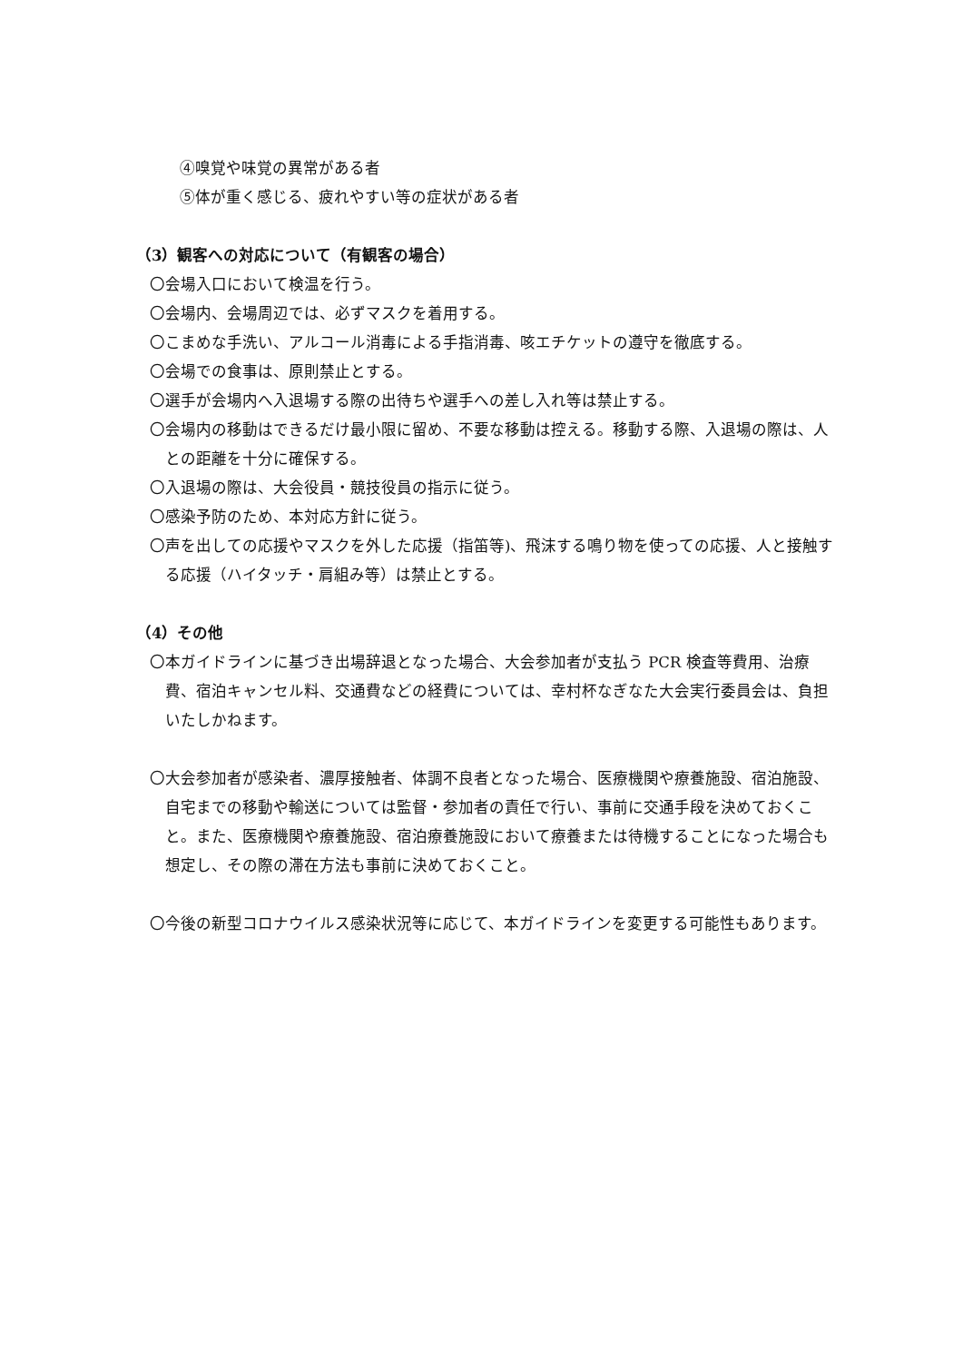④嗅覚や味覚の異常がある者
⑤体が重く感じる、疲れやすい等の症状がある者
（3）観客への対応について（有観客の場合）
〇会場入口において検温を行う。
〇会場内、会場周辺では、必ずマスクを着用する。
〇こまめな手洗い、アルコール消毒による手指消毒、咳エチケットの遵守を徹底する。
〇会場での食事は、原則禁止とする。
〇選手が会場内へ入退場する際の出待ちや選手への差し入れ等は禁止する。
〇会場内の移動はできるだけ最小限に留め、不要な移動は控える。移動する際、入退場の際は、人との距離を十分に確保する。
〇入退場の際は、大会役員・競技役員の指示に従う。
〇感染予防のため、本対応方針に従う。
〇声を出しての応援やマスクを外した応援（指笛等)、飛沫する鳴り物を使っての応援、人と接触する応援（ハイタッチ・肩組み等）は禁止とする。
（4）その他
〇本ガイドラインに基づき出場辞退となった場合、大会参加者が支払う PCR 検査等費用、治療費、宿泊キャンセル料、交通費などの経費については、幸村杯なぎなた大会実行委員会は、負担いたしかねます。
〇大会参加者が感染者、濃厚接触者、体調不良者となった場合、医療機関や療養施設、宿泊施設、自宅までの移動や輸送については監督・参加者の責任で行い、事前に交通手段を決めておくこと。また、医療機関や療養施設、宿泊療養施設において療養または待機することになった場合も想定し、その際の滞在方法も事前に決めておくこと。
〇今後の新型コロナウイルス感染状況等に応じて、本ガイドラインを変更する可能性もあります。